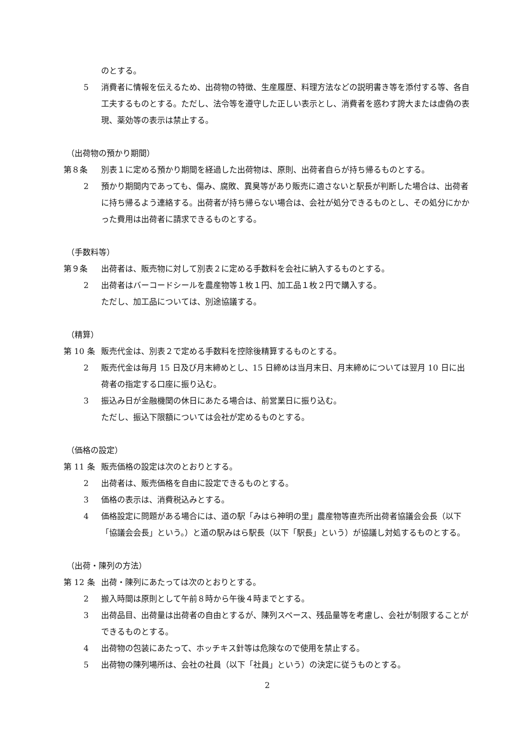のとする。
5 消費者に情報を伝えるため、出荷物の特徴、生産履歴、料理方法などの説明書き等を添付する等、各自工夫するものとする。ただし、法令等を遵守した正しい表示とし、消費者を惑わす誇大または虚偽の表現、薬効等の表示は禁止する。
（出荷物の預かり期間）
第８条 別表１に定める預かり期間を経過した出荷物は、原則、出荷者自らが持ち帰るものとする。
2 預かり期間内であっても、傷み、腐敗、異臭等があり販売に適さないと駅長が判断した場合は、出荷者に持ち帰るよう連絡する。出荷者が持ち帰らない場合は、会社が処分できるものとし、その処分にかかった費用は出荷者に請求できるものとする。
（手数料等）
第９条 出荷者は、販売物に対して別表２に定める手数料を会社に納入するものとする。
2 出荷者はバーコードシールを農産物等１枚１円、加工品１枚２円で購入する。
ただし、加工品については、別途協議する。
（精算）
第 10 条 販売代金は、別表２で定める手数料を控除後精算するものとする。
2 販売代金は毎月 15 日及び月末締めとし、15 日締めは当月末日、月末締めについては翌月 10 日に出荷者の指定する口座に振り込む。
3 振込み日が金融機関の休日にあたる場合は、前営業日に振り込む。
ただし、振込下限額については会社が定めるものとする。
（価格の設定）
第 11 条 販売価格の設定は次のとおりとする。
2 出荷者は、販売価格を自由に設定できるものとする。
3 価格の表示は、消費税込みとする。
4 価格設定に問題がある場合には、道の駅「みはら神明の里」農産物等直売所出荷者協議会会長（以下「協議会会長」という。）と道の駅みはら駅長（以下「駅長」という）が協議し対処するものとする。
（出荷・陳列の方法）
第 12 条 出荷・陳列にあたっては次のとおりとする。
2 搬入時間は原則として午前８時から午後４時までとする。
3 出荷品目、出荷量は出荷者の自由とするが、陳列スペース、残品量等を考慮し、会社が制限することができるものとする。
4 出荷物の包装にあたって、ホッチキス針等は危険なので使用を禁止する。
5 出荷物の陳列場所は、会社の社員（以下「社員」という）の決定に従うものとする。
2